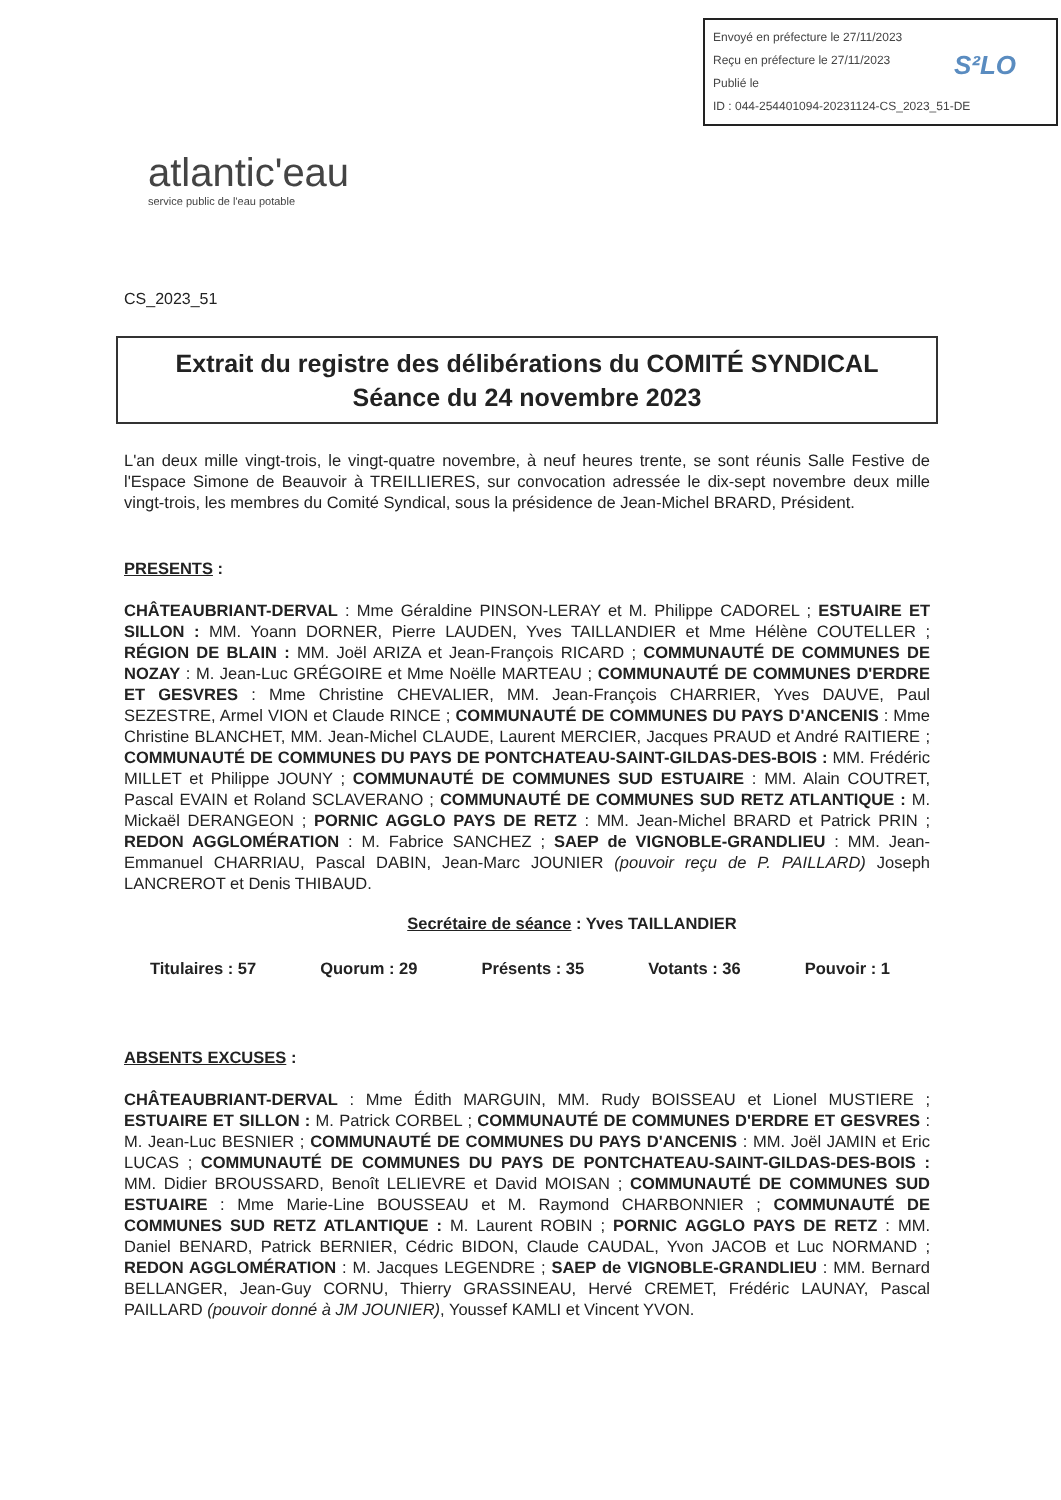Envoyé en préfecture le 27/11/2023
Reçu en préfecture le 27/11/2023
Publié le
ID : 044-254401094-20231124-CS_2023_51-DE
S²LO
atlantic'eau
service public de l'eau potable
CS_2023_51
Extrait du registre des délibérations du COMITÉ SYNDICAL
Séance du 24 novembre 2023
L'an deux mille vingt-trois, le vingt-quatre novembre, à neuf heures trente, se sont réunis Salle Festive de l'Espace Simone de Beauvoir à TREILLIERES, sur convocation adressée le dix-sept novembre deux mille vingt-trois, les membres du Comité Syndical, sous la présidence de Jean-Michel BRARD, Président.
PRESENTS :
CHÂTEAUBRIANT-DERVAL : Mme Géraldine PINSON-LERAY et M. Philippe CADOREL ; ESTUAIRE ET SILLON : MM. Yoann DORNER, Pierre LAUDEN, Yves TAILLANDIER et Mme Hélène COUTELLER ; RÉGION DE BLAIN : MM. Joël ARIZA et Jean-François RICARD ; COMMUNAUTÉ DE COMMUNES DE NOZAY : M. Jean-Luc GRÉGOIRE et Mme Noëlle MARTEAU ; COMMUNAUTÉ DE COMMUNES D'ERDRE ET GESVRES : Mme Christine CHEVALIER, MM. Jean-François CHARRIER, Yves DAUVE, Paul SEZESTRE, Armel VION et Claude RINCE ; COMMUNAUTÉ DE COMMUNES DU PAYS D'ANCENIS : Mme Christine BLANCHET, MM. Jean-Michel CLAUDE, Laurent MERCIER, Jacques PRAUD et André RAITIERE ; COMMUNAUTÉ DE COMMUNES DU PAYS DE PONTCHATEAU-SAINT-GILDAS-DES-BOIS : MM. Frédéric MILLET et Philippe JOUNY ; COMMUNAUTÉ DE COMMUNES SUD ESTUAIRE : MM. Alain COUTRET, Pascal EVAIN et Roland SCLAVERANO ; COMMUNAUTÉ DE COMMUNES SUD RETZ ATLANTIQUE : M. Mickaël DERANGEON ; PORNIC AGGLO PAYS DE RETZ : MM. Jean-Michel BRARD et Patrick PRIN ; REDON AGGLOMÉRATION : M. Fabrice SANCHEZ ; SAEP de VIGNOBLE-GRANDLIEU : MM. Jean-Emmanuel CHARRIAU, Pascal DABIN, Jean-Marc JOUNIER (pouvoir reçu de P. PAILLARD) Joseph LANCREROT et Denis THIBAUD.
Secrétaire de séance : Yves TAILLANDIER
Titulaires : 57 Quorum : 29 Présents : 35 Votants : 36 Pouvoir : 1
ABSENTS EXCUSES :
CHÂTEAUBRIANT-DERVAL : Mme Édith MARGUIN, MM. Rudy BOISSEAU et Lionel MUSTIERE ; ESTUAIRE ET SILLON : M. Patrick CORBEL ; COMMUNAUTÉ DE COMMUNES D'ERDRE ET GESVRES : M. Jean-Luc BESNIER ; COMMUNAUTÉ DE COMMUNES DU PAYS D'ANCENIS : MM. Joël JAMIN et Eric LUCAS ; COMMUNAUTÉ DE COMMUNES DU PAYS DE PONTCHATEAU-SAINT-GILDAS-DES-BOIS : MM. Didier BROUSSARD, Benoît LELIEVRE et David MOISAN ; COMMUNAUTÉ DE COMMUNES SUD ESTUAIRE : Mme Marie-Line BOUSSEAU et M. Raymond CHARBONNIER ; COMMUNAUTÉ DE COMMUNES SUD RETZ ATLANTIQUE : M. Laurent ROBIN ; PORNIC AGGLO PAYS DE RETZ : MM. Daniel BENARD, Patrick BERNIER, Cédric BIDON, Claude CAUDAL, Yvon JACOB et Luc NORMAND ; REDON AGGLOMÉRATION : M. Jacques LEGENDRE ; SAEP de VIGNOBLE-GRANDLIEU : MM. Bernard BELLANGER, Jean-Guy CORNU, Thierry GRASSINEAU, Hervé CREMET, Frédéric LAUNAY, Pascal PAILLARD (pouvoir donné à JM JOUNIER), Youssef KAMLI et Vincent YVON.